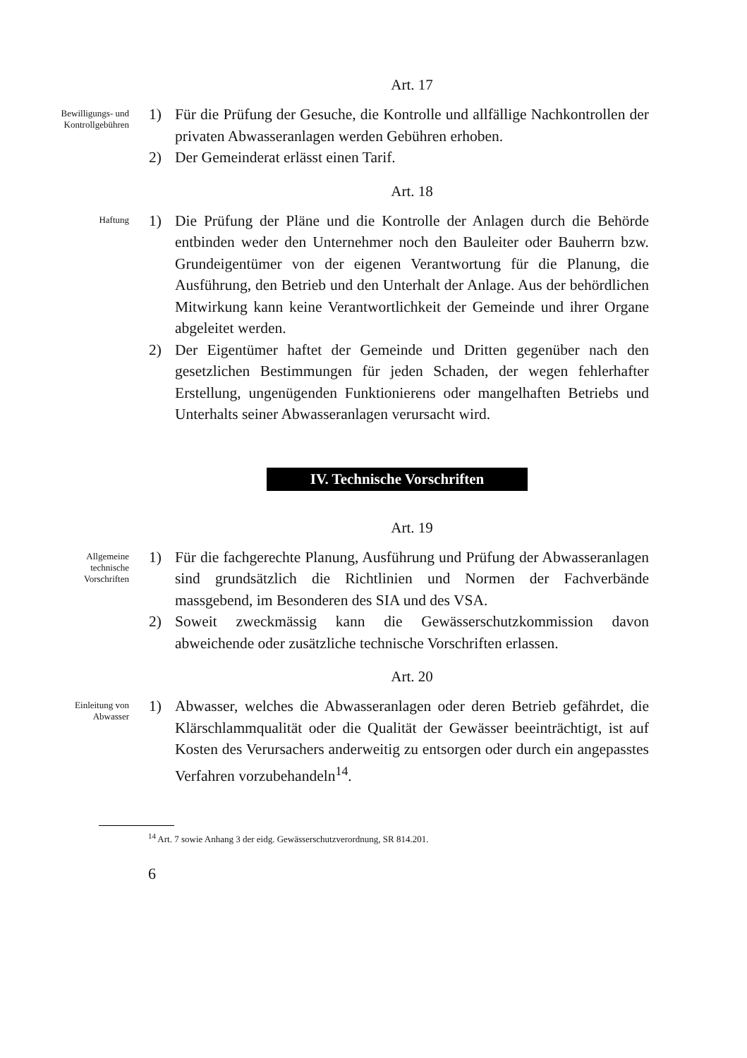Art. 17
Bewilligungs- und
Kontrollgebühren
1) Für die Prüfung der Gesuche, die Kontrolle und allfällige Nachkontrollen der privaten Abwasseranlagen werden Gebühren erhoben.
2) Der Gemeinderat erlässt einen Tarif.
Art. 18
Haftung
1) Die Prüfung der Pläne und die Kontrolle der Anlagen durch die Behörde entbinden weder den Unternehmer noch den Bauleiter oder Bauherrn bzw. Grundeigentümer von der eigenen Verantwortung für die Planung, die Ausführung, den Betrieb und den Unterhalt der Anlage. Aus der behördlichen Mitwirkung kann keine Verantwortlichkeit der Gemeinde und ihrer Organe abgeleitet werden.
2) Der Eigentümer haftet der Gemeinde und Dritten gegenüber nach den gesetzlichen Bestimmungen für jeden Schaden, der wegen fehlerhafter Erstellung, ungenügenden Funktionierens oder mangelhaften Betriebs und Unterhalts seiner Abwasseranlagen verursacht wird.
IV. Technische Vorschriften
Art. 19
Allgemeine
technische
Vorschriften
1) Für die fachgerechte Planung, Ausführung und Prüfung der Abwasseranlagen sind grundsätzlich die Richtlinien und Normen der Fachverbände massgebend, im Besonderen des SIA und des VSA.
2) Soweit zweckmässig kann die Gewässerschutzkommission davon abweichende oder zusätzliche technische Vorschriften erlassen.
Art. 20
Einleitung von
Abwasser
1) Abwasser, welches die Abwasseranlagen oder deren Betrieb gefährdet, die Klärschlammqualität oder die Qualität der Gewässer beeinträchtigt, ist auf Kosten des Verursachers anderweitig zu entsorgen oder durch ein angepasstes Verfahren vorzubehandeln<sup>14</sup>.
<sup>14</sup> Art. 7 sowie Anhang 3 der eidg. Gewässerschutzverordnung, SR 814.201.
6